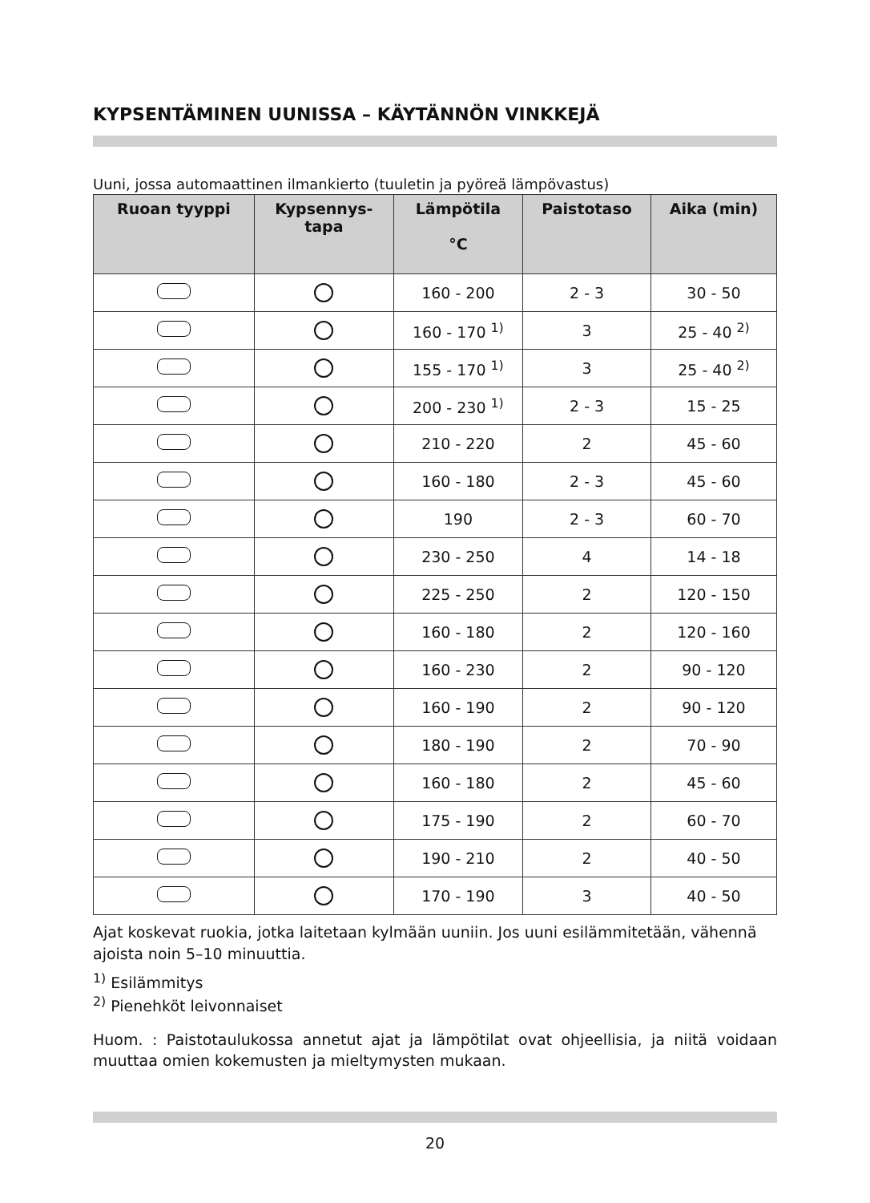KYPSENTÄMINEN UUNISSA – KÄYTÄNNÖN VINKKEJÄ
Uuni, jossa automaattinen ilmankierto (tuuletin ja pyöreä lämpövastus)
| Ruoan tyyppi | Kypsennys- tapa | Lämpötila °C | Paistotaso | Aika (min) |
| --- | --- | --- | --- | --- |
| | | 160 - 200 | 2 - 3 | 30 - 50 |
| | | 160 - 170 <sup>1)</sup> | 3 | 25 - 40 <sup>2)</sup> |
| | | 155 - 170 <sup>1)</sup> | 3 | 25 - 40 <sup>2)</sup> |
| | | 200 - 230 <sup>1)</sup> | 2 - 3 | 15 - 25 |
| | | 210 - 220 | 2 | 45 - 60 |
| | | 160 - 180 | 2 - 3 | 45 - 60 |
| | | 190 | 2 - 3 | 60 - 70 |
| | | 230 - 250 | 4 | 14 - 18 |
| | | 225 - 250 | 2 | 120 - 150 |
| | | 160 - 180 | 2 | 120 - 160 |
| | | 160 - 230 | 2 | 90 - 120 |
| | | 160 - 190 | 2 | 90 - 120 |
| | | 180 - 190 | 2 | 70 - 90 |
| | | 160 - 180 | 2 | 45 - 60 |
| | | 175 - 190 | 2 | 60 - 70 |
| | | 190 - 210 | 2 | 40 - 50 |
| | | 170 - 190 | 3 | 40 - 50 |
Ajat koskevat ruokia, jotka laitetaan kylmään uuniin. Jos uuni esilämmitetään, vähennä ajoista noin 5–10 minuuttia.
<sup>1)</sup> Esilämmitys
<sup>2)</sup> Pienehköt leivonnaiset
Huom. : Paistotaulukossa annetut ajat ja lämpötilat ovat ohjeellisia, ja niitä voidaan muuttaa omien kokemusten ja mieltymysten mukaan.
20